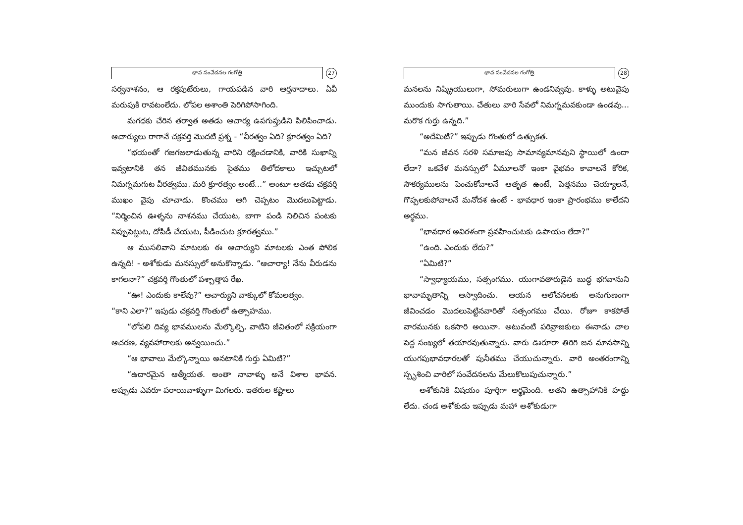భావ సంవేదనల గంగోత్రి
27
సర్వనాశనం, ఆ రక్తపుటేరులు, గాయపడిన వారి ఆర్తనాదాలు. ఏవీ మరుపుకి రావటంలేదు. లోపల అశాంతి పెరిగిపోసాగింది.
మగధకు చేరిన తర్వాత అతడు ఆచార్య ఉపగుప్తుడిని పిలిపించాడు. ఆచార్యులు రాగానే చక్రవర్తి మొదటి ప్రశ్న - “వీరత్వం ఏది? క్రూరత్వం ఏది?
“భయంతో గజగజలాడుతున్న వారిని రక్షించడానికి, వారికి సుఖాన్ని ఇవ్వటానికి తన జీవితమునకు సైతము తిలోదకాలు ఇచ్చుటలో నిమగ్నమగుట వీరత్వము. మరి క్రూరత్వం అంటే...” అంటూ అతడు చక్రవర్తి ముఖం వైపు చూచాడు. కొంచము ఆగి చెప్పటం మొదలుపెట్టాడు. “నిర్మించిన ఊళ్ళను నాశనము చేయుట, బాగా పండి నిలిచిన పంటకు నిప్పుపెట్టుట, దోపిడీ చేయుట, పీడించుట క్రూరత్వము.”
ఆ ముసలివాని మాటలకు ఈ ఆచార్యుని మాటలకు ఎంత పోలిక ఉన్నది! - అశోకుడు మనస్సులో అనుకొన్నాడు. “ఆచార్యా! నేను వీరుడను కాగలనా?” చక్రవర్తి గొంతులో పశ్చాత్తాప రేఖ.
“ఊ! ఎందుకు కాలేవు?” ఆచార్యుని వాక్కులో కోమలత్వం.
“కాని ఎలా?” ఇపుడు చక్రవర్తి గొంతులో ఉత్సాహము.
“లోపలి దివ్య భావములను మేల్కొల్పి, వాటిని జీవితంలో సక్రియంగా ఆచరణ, వ్యవహారాలకు అన్వయించు.”
“ఆ భావాలు మేల్కొన్నాయి అనటానికి గుర్తు ఏమిటి?”
“ఉదారమైన ఆత్మీయత. అంతా నావాళ్ళు అనే విశాల భావన. అప్పుడు ఎవరూ పరాయివాళ్ళుగా మిగలరు. ఇతరుల కష్టాలు
భావ సంవేదనల గంగోత్రి
28
మనలను నిష్క్రియులుగా, సోమరులుగా ఉండనివ్వవు. కాళ్ళు అటువైపు ముందుకు సాగుతాయి. చేతులు వారి సేవలో నిమగ్నమవకుండా ఉండవు... మరొక గుర్తు ఉన్నది.”
“అదేమిటి?” ఇప్పుడు గొంతులో ఉత్సుకత.
“మన జీవన సరళి సమాజపు సామాన్యమానవుని స్థాయిలో ఉందా లేదా? ఒకవేళ మనస్సులో ఏమూలనో ఇంకా వైభవం కావాలనే కోరిక, సౌకర్యములను పెంచుకోవాలనే ఆతృత ఉంటే, పెత్తనము చెయ్యాలనే, గొప్పలకుపోవాలనే మనోదశ ఉంటే - భావధార ఇంకా ప్రారంభము కాలేదని అర్థము.
“భావధార అవిరళంగా ప్రవహించుటకు ఉపాయం లేదా?”
“ఉంది. ఎందుకు లేదు?”
“ఏమిటి?”
“స్వాధ్యాయము, సత్సంగము. యుగావతారుడైన బుద్ధ భగవానుని భావామృతాన్ని ఆస్వాదించు. ఆయన ఆలోచనలకు అనుగుణంగా జీవించడం మొదలుపెట్టినవారితో సత్సంగము చేయి. రోజూ కాకపోతే వారమునకు ఒకసారి అయినా. అటువంటి పరివ్రాజకులు ఈనాడు చాల పెద్ద సంఖ్యలో తయారవుతున్నారు. వారు ఊరూరా తిరిగి జన మానసాన్ని యుగపుభావధారలతో పునీతము చేయుచున్నారు. వారి అంతరంగాన్ని స్పృశించి వారిలో సంవేదనలను మేలుకొలుపుచున్నారు.”
అశోకునికి విషయం పూర్తిగా అర్థమైంది. అతని ఉత్సాహానికి హద్దు లేదు. చండ అశోకుడు ఇప్పుడు మహా అశోకుడుగా